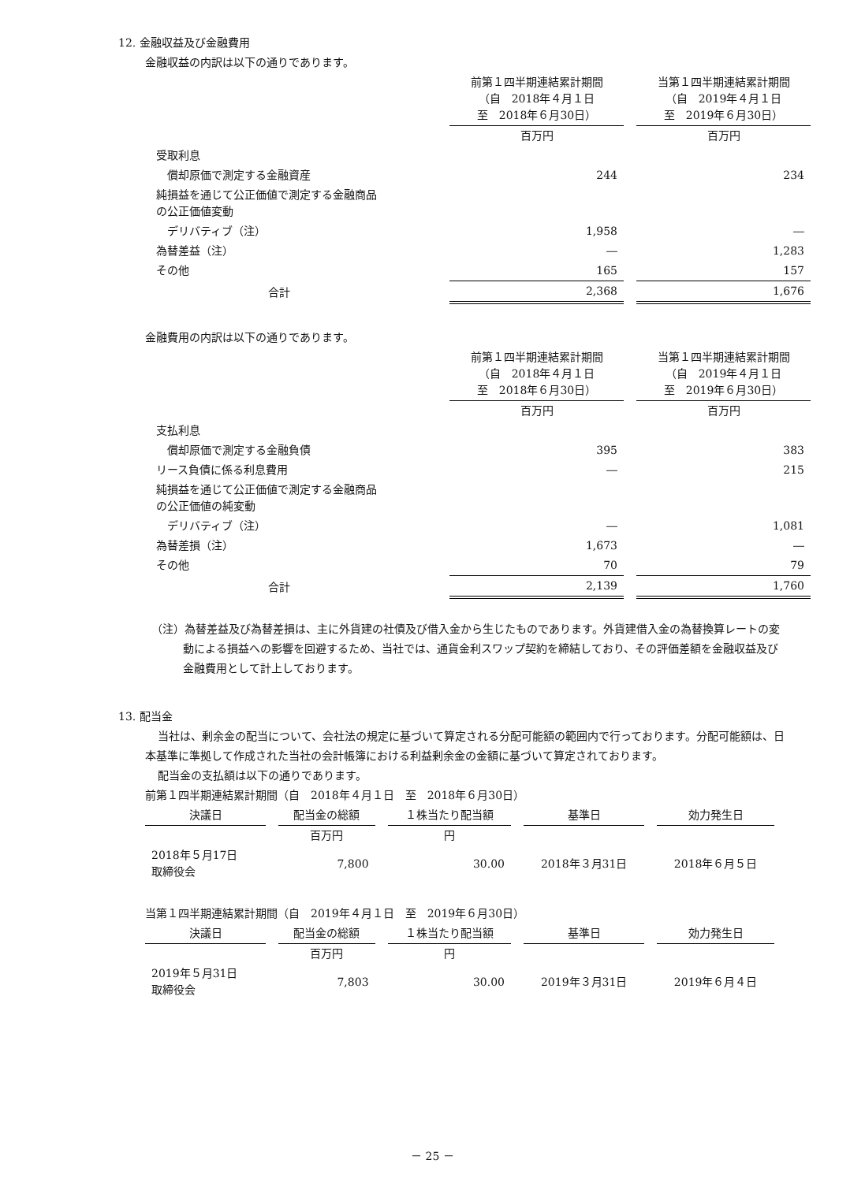12. 金融収益及び金融費用
金融収益の内訳は以下の通りであります。
| | 前第１四半期連結累計期間 （自 2018年４月１日 至 2018年６月30日） | 当第１四半期連結累計期間 （自 2019年４月１日 至 2019年６月30日） |
| --- | --- | --- |
| | 百万円 | 百万円 |
| 受取利息 | | |
| 償却原価で測定する金融資産 | 244 | 234 |
| 純損益を通じて公正価値で測定する金融商品 の公正価値変動 | | |
| デリバティブ（注） | 1,958 | ― |
| 為替差益（注） | ― | 1,283 |
| その他 | 165 | 157 |
| 合計 | 2,368 | 1,676 |
金融費用の内訳は以下の通りであります。
| | 前第１四半期連結累計期間 （自 2018年４月１日 至 2018年６月30日） | 当第１四半期連結累計期間 （自 2019年４月１日 至 2019年６月30日） |
| --- | --- | --- |
| | 百万円 | 百万円 |
| 支払利息 | | |
| 償却原価で測定する金融負債 | 395 | 383 |
| リース負債に係る利息費用 | ― | 215 |
| 純損益を通じて公正価値で測定する金融商品 の公正価値の純変動 | | |
| デリバティブ（注） | ― | 1,081 |
| 為替差損（注） | 1,673 | ― |
| その他 | 70 | 79 |
| 合計 | 2,139 | 1,760 |
（注）為替差益及び為替差損は、主に外貨建の社債及び借入金から生じたものであります。外貨建借入金の為替換算レートの変動による損益への影響を回避するため、当社では、通貨金利スワップ契約を締結しており、その評価差額を金融収益及び金融費用として計上しております。
13. 配当金
当社は、剰余金の配当について、会社法の規定に基づいて算定される分配可能額の範囲内で行っております。分配可能額は、日本基準に準拠して作成された当社の会計帳簿における利益剰余金の金額に基づいて算定されております。
配当金の支払額は以下の通りであります。
前第１四半期連結累計期間（自　2018年４月１日　至　2018年６月30日）
| 決議日 | 配当金の総額 | １株当たり配当額 | 基準日 | 効力発生日 |
| --- | --- | --- | --- | --- |
| | 百万円 | 円 | | |
| 2018年５月17日 取締役会 | 7,800 | 30.00 | 2018年３月31日 | 2018年６月５日 |
当第１四半期連結累計期間（自　2019年４月１日　至　2019年６月30日）
| 決議日 | 配当金の総額 | １株当たり配当額 | 基準日 | 効力発生日 |
| --- | --- | --- | --- | --- |
| | 百万円 | 円 | | |
| 2019年５月31日 取締役会 | 7,803 | 30.00 | 2019年３月31日 | 2019年６月４日 |
－ 25 －